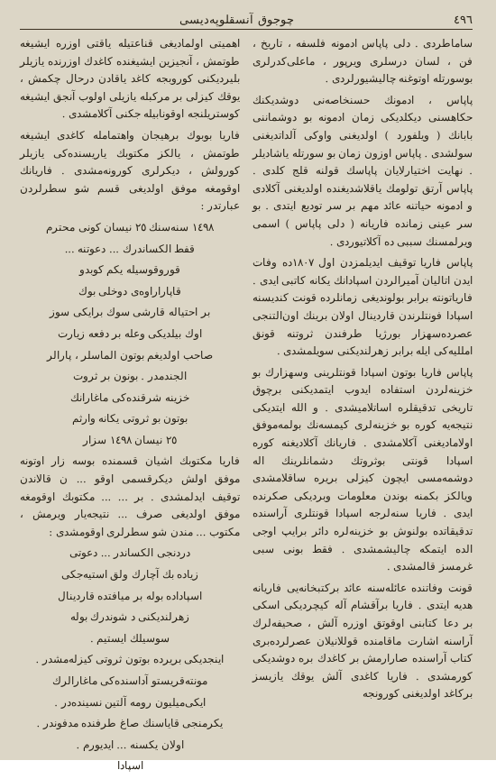٤٩٦ چوجوق آنسقلوپه‌دیسی
ساماطردی . دلی پاپاس ادمونه فلسفه ، تاریخ ، فن ، لسان درسلری ویرپور ، ماعلی‌کدرلری بوسورتله اوتوغنه چالیشیورلردی .
پاپاس ، ادمونك حسنخاصه‌نی دوشدیكنك حكاهسنی دیكلدیكی زمان ادمونه بو دوشماننی بابانك ( ویلفورد ) اولدیغنی واوکی آلداتدیغنی سولشدی . پاپاس اوزون زمان بو سورتله یاشادیلر . نهایت اختیارلایان پاپاسك قولنه قلج کلدی . پاپاس آرتق تولومك یاقلاشدیغنده اولدیغنی آکلادی و ادمونه حیاتنه عائد مهم بر سر تودیع ایتدی . بو سر عینی زمانده فاریانه ( دلی پاپاس ) اسمی ویرلمسنك سببی ده آکلاتیوردی .
پاپاس فاریا توقیف ایدیلمزدن اول ١٨٠٧ده وفات ایدن اتاليان آمیرالردن اسپادانك یکانه کاتبی ایدی . فاریاتونته برابر بولوندیغی زمانلرده قونت کندیسنه اسپادا فونتلرندن قاردینال اولان برینك اون‌التنجی عصرده‌سهزار بورژیا طرفندن ثروتنه قونق امللیه‌کی ایله برابر زهرلندیکنی سویلمشدی .
پاپاس فاریا بوتون اسپادا قونتلرینی وسهزارك بو خزینه‌لردن استفاده ایدوب ایتمدیکنی برچوق تاریخی تدقیقلره اساتلامیشدی . و الله ایتدیکی نتیجه‌یه کوره بو خزینه‌لری کیمسه‌نك بولمه‌موفق اولامادیغنی آکلامشدی . فاریانك آکلادیغنه کوره اسپادا قونتی بوثروتك دشمانلرینك اله دوشمه‌مسی ایچون کیزلی بریره ساقلامشدی ویالکز بکمنه بوندن معلومات وبردیکی صکرنده ایدی . فاریا سنه‌لرجه اسپادا قونتلری آراسنده تدقیقاتده بولنوش بو خزینه‌لره دائر برایپ اوجی الده ایتمکه چالیشمشدی . فقط بونی سبی غرمسز قالمشدی .
قونت وفاتنده عائله‌سنه عائد برکتبخانه‌یی فاریانه هدیه ایتدی . فاریا برآقشام آله کیچردیکی اسکی بر دعا کتابنی اوقوتق اوزره آلش ، صحیفه‌لرك آراسنه اشارت ماقامنده قوللانیلان عصرلرده‌بری کتاب آراسنده صارارمش بر کاغدك بره دوشدیكی کورمشدی . فاریا کاغدی آلش یوقك یازیسز برکاغد اولدیغنی کورونجه
اهمیتی اولمادیغی قناعتیله یاقتی اوزره ایشیغه طوتمش ، آنجیزین ایشیغنده کاغدك اوزرنده یازیلر بلیردیکنی کوروبجه کاغد یاقادن درحال چکمش ، یوقك کیزلی بر مرکبله یازیلی اولوب آنجق ایشیغه کوستریلنجه اوقونابیله جکنی آکلامشدی .
فاریا بوبوك برهیجان واهتمامله کاغدی ایشیغه طوتمش ، یالکز مکتوبك یاریسنده‌کی یازیلر کورولش ، دیکرلری کورونه‌مشدی . فاریانك اوقومغه موفق اولدیغی قسم شو سطرلردن عبارتدر :
١٤٩٨ سنه‌سنك ٢٥ نیسان کونی محترم
قفط الکساندرك ... دعوتنه ...
قوروقوسیله یکم کوبدو
قاپاراراوه‌ی دوخلی بوك
بر احتیاله قارشی سوك برایکی سوز
اوك بیلدیکی وعله بر دفعه زیارت
صاحب اولدیغم بوتون الماسلر ، پارالر
الجندمدر . بونون بر ثروت
خزینه شرقنده‌کی ماغارانك
بوتون بو ثروتی یکانه وارثم
٢٥ نیسان ١٤٩٨ سزار
فاریا مکتوبك اشیان قسمنده بوسه زار اوتونه موفق اولش دیکرقسمی اوقو ... ن قالاندن توقیف ایدلمشدی . بر ... ... مکتوبك اوقومغه موفق اولدیغی صرف ... نتیجه‌یار ویرمش ، مکتوب ... مندن شو سطرلری اوقومشدی :
دردنجی الکساندر ... دعوتی
زیاده بك آچارك ولق استیه‌جکی
اسپاداده بوله بر میافتده قاردینال
زهرلندیکنی د شوندرك بوله
سوسیلك ایستیم .
اینجدیکی بریرده بوتون ثروتی کیزله‌مشدر .
مونته‌قریستو آداسنده‌کی ماغارالرك
ایکی‌میلیون رومه آلتین نسینده‌در .
یکرمنجی قایاسنك صاغ طرفنده مدفوندر .
اولان یکسنه ... ایدیورم .
اسپادا